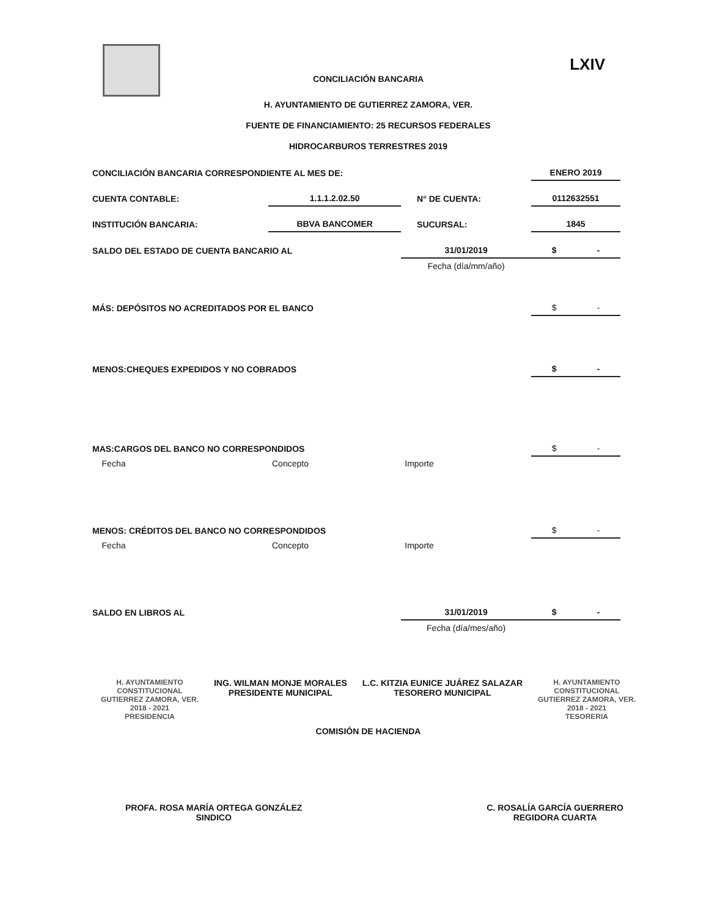LXIV
CONCILIACIÓN BANCARIA
H. AYUNTAMIENTO DE GUTIERREZ ZAMORA, VER.
FUENTE DE FINANCIAMIENTO: 25 RECURSOS FEDERALES
HIDROCARBUROS TERRESTRES 2019
| CONCILIACIÓN BANCARIA CORRESPONDIENTE AL MES DE: | | | | ENERO 2019 |
| CUENTA CONTABLE: | 1.1.1.2.02.50 | | N° DE CUENTA: | 0112632551 |
| INSTITUCIÓN BANCARIA: | BBVA BANCOMER | | SUCURSAL: | 1845 |
| SALDO DEL ESTADO DE CUENTA BANCARIO AL | | 31/01/2019 | | $ - |
| | | Fecha (día/mm/año) | | |
| MÁS: DEPÓSITOS NO ACREDITADOS POR EL BANCO | | | | $ - |
| MENOS:CHEQUES EXPEDIDOS Y NO COBRADOS | | | | $ - |
| MAS:CARGOS DEL BANCO NO CORRESPONDIDOS | | | | $ - |
| Fecha | Concepto | Importe | | |
| MENOS: CRÉDITOS DEL BANCO NO CORRESPONDIDOS | | | | $ - |
| Fecha | Concepto | Importe | | |
| SALDO EN LIBROS AL | | 31/01/2019 | | $ - |
| | | Fecha (día/mes/año) | | |
H. AYUNTAMIENTO
CONSTITUCIONAL
GUTIERREZ ZAMORA, VER.
2018 - 2021
PRESIDENCIA
ING. WILMAN MONJE MORALES
PRESIDENTE MUNICIPAL
L.C. KITZIA EUNICE JUÁREZ SALAZAR
TESORERO MUNICIPAL
H. AYUNTAMIENTO
CONSTITUCIONAL
GUTIERREZ ZAMORA, VER.
2018 - 2021
TESORERIA
COMISIÓN DE HACIENDA
PROFA. ROSA MARÍA ORTEGA GONZÁLEZ
SINDICO
C. ROSALÍA GARCÍA GUERRERO
REGIDORA CUARTA